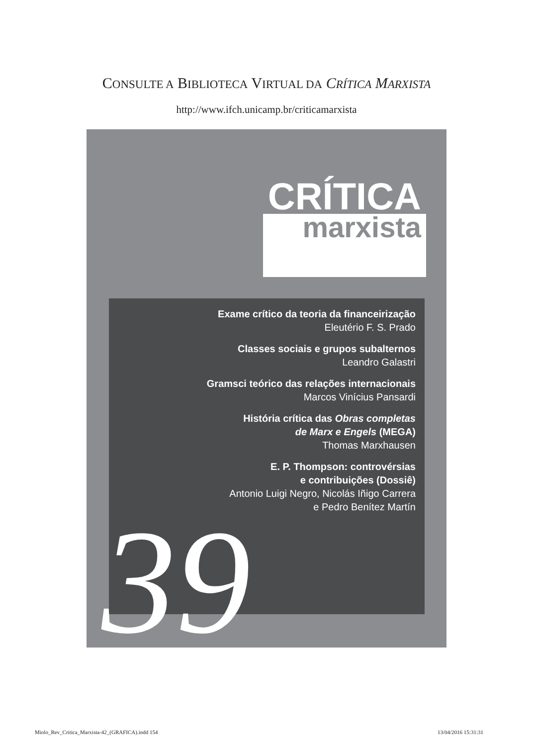CONSULTE A BIBLIOTECA VIRTUAL DA CRÍTICA MARXISTA
http://www.ifch.unicamp.br/criticamarxista
CRÍTICA
marxista
Exame crítico da teoria da financeirização
Eleutério F. S. Prado
Classes sociais e grupos subalternos
Leandro Galastri
Gramsci teórico das relações internacionais
Marcos Vinícius Pansardi
História crítica das Obras completas
de Marx e Engels (MEGA)
Thomas Marxhausen
E. P. Thompson: controvérsias
e contribuições (Dossiê)
Antonio Luigi Negro, Nicolás Iñigo Carrera
e Pedro Benítez Martín
39
Miolo_Rev_Critica_Marxista-42_(GRAFICA).indd 154
13/04/2016 15:31:31